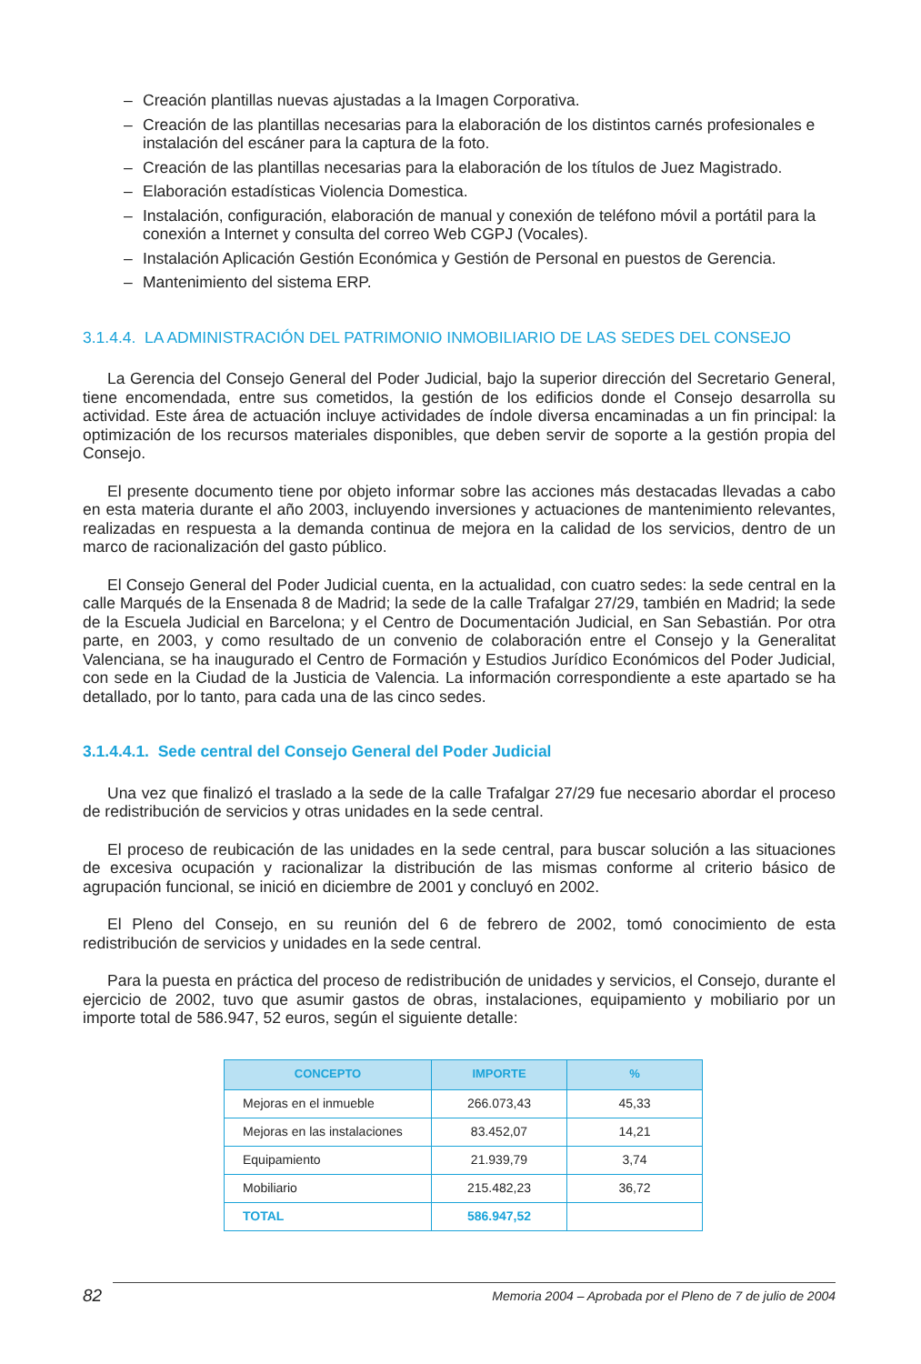– Creación plantillas nuevas ajustadas a la Imagen Corporativa.
– Creación de las plantillas necesarias para la elaboración de los distintos carnés profesionales e instalación del escáner para la captura de la foto.
– Creación de las plantillas necesarias para la elaboración de los títulos de Juez Magistrado.
– Elaboración estadísticas Violencia Domestica.
– Instalación, configuración, elaboración de manual y conexión de teléfono móvil a portátil para la conexión a Internet y consulta del correo Web CGPJ (Vocales).
– Instalación Aplicación Gestión Económica y Gestión de Personal en puestos de Gerencia.
– Mantenimiento del sistema ERP.
3.1.4.4. LA ADMINISTRACIÓN DEL PATRIMONIO INMOBILIARIO DE LAS SEDES DEL CONSEJO
La Gerencia del Consejo General del Poder Judicial, bajo la superior dirección del Secretario General, tiene encomendada, entre sus cometidos, la gestión de los edificios donde el Consejo desarrolla su actividad. Este área de actuación incluye actividades de índole diversa encaminadas a un fin principal: la optimización de los recursos materiales disponibles, que deben servir de soporte a la gestión propia del Consejo.
El presente documento tiene por objeto informar sobre las acciones más destacadas llevadas a cabo en esta materia durante el año 2003, incluyendo inversiones y actuaciones de mantenimiento relevantes, realizadas en respuesta a la demanda continua de mejora en la calidad de los servicios, dentro de un marco de racionalización del gasto público.
El Consejo General del Poder Judicial cuenta, en la actualidad, con cuatro sedes: la sede central en la calle Marqués de la Ensenada 8 de Madrid; la sede de la calle Trafalgar 27/29, también en Madrid; la sede de la Escuela Judicial en Barcelona; y el Centro de Documentación Judicial, en San Sebastián. Por otra parte, en 2003, y como resultado de un convenio de colaboración entre el Consejo y la Generalitat Valenciana, se ha inaugurado el Centro de Formación y Estudios Jurídico Económicos del Poder Judicial, con sede en la Ciudad de la Justicia de Valencia. La información correspondiente a este apartado se ha detallado, por lo tanto, para cada una de las cinco sedes.
3.1.4.4.1. Sede central del Consejo General del Poder Judicial
Una vez que finalizó el traslado a la sede de la calle Trafalgar 27/29 fue necesario abordar el proceso de redistribución de servicios y otras unidades en la sede central.
El proceso de reubicación de las unidades en la sede central, para buscar solución a las situaciones de excesiva ocupación y racionalizar la distribución de las mismas conforme al criterio básico de agrupación funcional, se inició en diciembre de 2001 y concluyó en 2002.
El Pleno del Consejo, en su reunión del 6 de febrero de 2002, tomó conocimiento de esta redistribución de servicios y unidades en la sede central.
Para la puesta en práctica del proceso de redistribución de unidades y servicios, el Consejo, durante el ejercicio de 2002, tuvo que asumir gastos de obras, instalaciones, equipamiento y mobiliario por un importe total de 586.947, 52 euros, según el siguiente detalle:
| CONCEPTO | IMPORTE | % |
| --- | --- | --- |
| Mejoras en el inmueble | 266.073,43 | 45,33 |
| Mejoras en las instalaciones | 83.452,07 | 14,21 |
| Equipamiento | 21.939,79 | 3,74 |
| Mobiliario | 215.482,23 | 36,72 |
| TOTAL | 586.947,52 | |
82 Memoria 2004 – Aprobada por el Pleno de 7 de julio de 2004